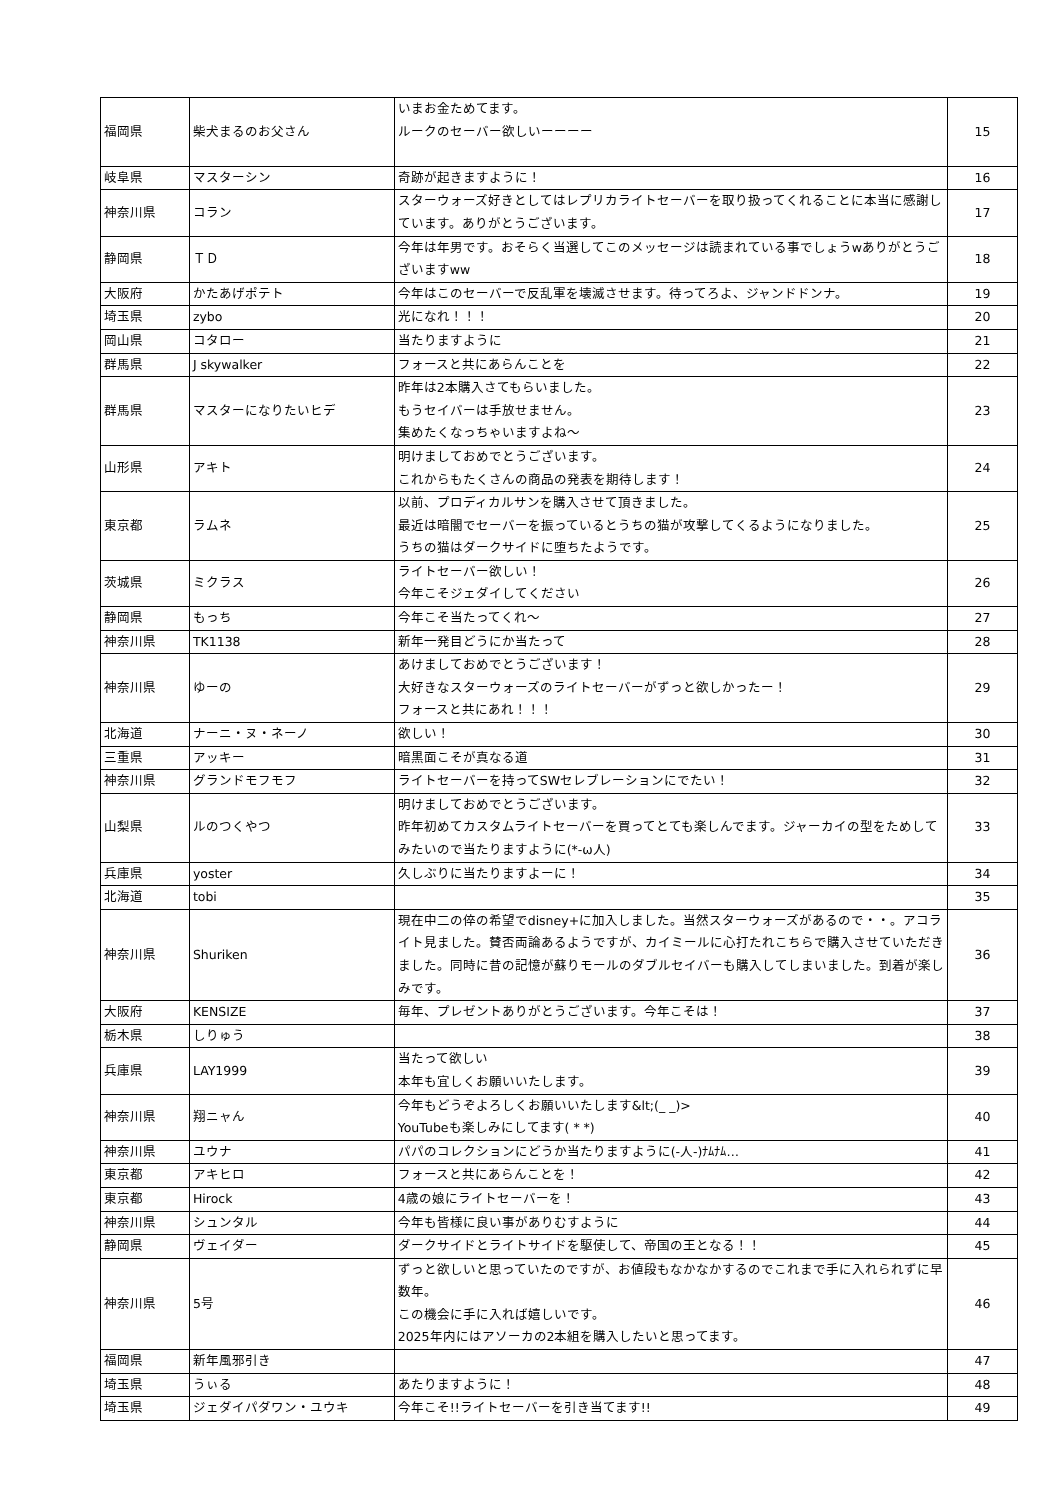| 福岡県 | 柴犬まるのお父さん | いまお金ためてます。 ルークのセーバー欲しいーーーー | 15 |
| 岐阜県 | マスターシン | 奇跡が起きますように！ | 16 |
| 神奈川県 | コラン | スターウォーズ好きとしてはレプリカライトセーバーを取り扱ってくれることに本当に感謝しています。ありがとうございます。 | 17 |
| 静岡県 | ＴＤ | 今年は年男です。おそらく当選してこのメッセージは読まれている事でしょうwありがとうございますww | 18 |
| 大阪府 | かたあげポテト | 今年はこのセーバーで反乱軍を壊滅させます。待ってろよ、ジャンドドンナ。 | 19 |
| 埼玉県 | zybo | 光になれ！！！ | 20 |
| 岡山県 | コタロー | 当たりますように | 21 |
| 群馬県 | J skywalker | フォースと共にあらんことを | 22 |
| 群馬県 | マスターになりたいヒデ | 昨年は2本購入さてもらいました。 もうセイバーは手放せません。 集めたくなっちゃいますよね〜 | 23 |
| 山形県 | アキト | 明けましておめでとうございます。 これからもたくさんの商品の発表を期待します！ | 24 |
| 東京都 | ラムネ | 以前、プロディカルサンを購入させて頂きました。 最近は暗闇でセーバーを振っているとうちの猫が攻撃してくるようになりました。 うちの猫はダークサイドに堕ちたようです。 | 25 |
| 茨城県 | ミクラス | ライトセーバー欲しい！ 今年こそジェダイしてください | 26 |
| 静岡県 | もっち | 今年こそ当たってくれ〜 | 27 |
| 神奈川県 | TK1138 | 新年一発目どうにか当たって | 28 |
| 神奈川県 | ゆーの | あけましておめでとうございます！ 大好きなスターウォーズのライトセーバーがずっと欲しかったー！ フォースと共にあれ！！！ | 29 |
| 北海道 | ナーニ・ヌ・ネーノ | 欲しい！ | 30 |
| 三重県 | アッキー | 暗黒面こそが真なる道 | 31 |
| 神奈川県 | グランドモフモフ | ライトセーバーを持ってSWセレブレーションにでたい！ | 32 |
| 山梨県 | ルのつくやつ | 明けましておめでとうございます。 昨年初めてカスタムライトセーバーを買ってとても楽しんでます。ジャーカイの型をためしてみたいので当たりますように(*-ω人) | 33 |
| 兵庫県 | yoster | 久しぶりに当たりますよーに！ | 34 |
| 北海道 | tobi | | 35 |
| 神奈川県 | Shuriken | 現在中二の倅の希望でdisney+に加入しました。当然スターウォーズがあるので・・。アコライト見ました。賛否両論あるようですが、カイミールに心打たれこちらで購入させていただきました。同時に昔の記憶が蘇りモールのダブルセイバーも購入してしまいました。到着が楽しみです。 | 36 |
| 大阪府 | KENSIZE | 毎年、プレゼントありがとうございます。今年こそは！ | 37 |
| 栃木県 | しりゅう | | 38 |
| 兵庫県 | LAY1999 | 当たって欲しい 本年も宜しくお願いいたします。 | 39 |
| 神奈川県 | 翔ニャん | 今年もどうぞよろしくお願いいたします&lt;(_ _)> YouTubeも楽しみにしてます( * *) | 40 |
| 神奈川県 | ユウナ | パパのコレクションにどうか当たりますように(-人-)ﾅﾑﾅﾑ… | 41 |
| 東京都 | アキヒロ | フォースと共にあらんことを！ | 42 |
| 東京都 | Hirock | 4歳の娘にライトセーバーを！ | 43 |
| 神奈川県 | シュンタル | 今年も皆様に良い事がありむすように | 44 |
| 静岡県 | ヴェイダー | ダークサイドとライトサイドを駆使して、帝国の王となる！！ | 45 |
| 神奈川県 | 5号 | ずっと欲しいと思っていたのですが、お値段もなかなかするのでこれまで手に入れられずに早数年。 この機会に手に入れば嬉しいです。 2025年内にはアソーカの2本組を購入したいと思ってます。 | 46 |
| 福岡県 | 新年風邪引き | | 47 |
| 埼玉県 | うぃる | あたりますように！ | 48 |
| 埼玉県 | ジェダイパダワン・ユウキ | 今年こそ!!ライトセーバーを引き当てます!! | 49 |